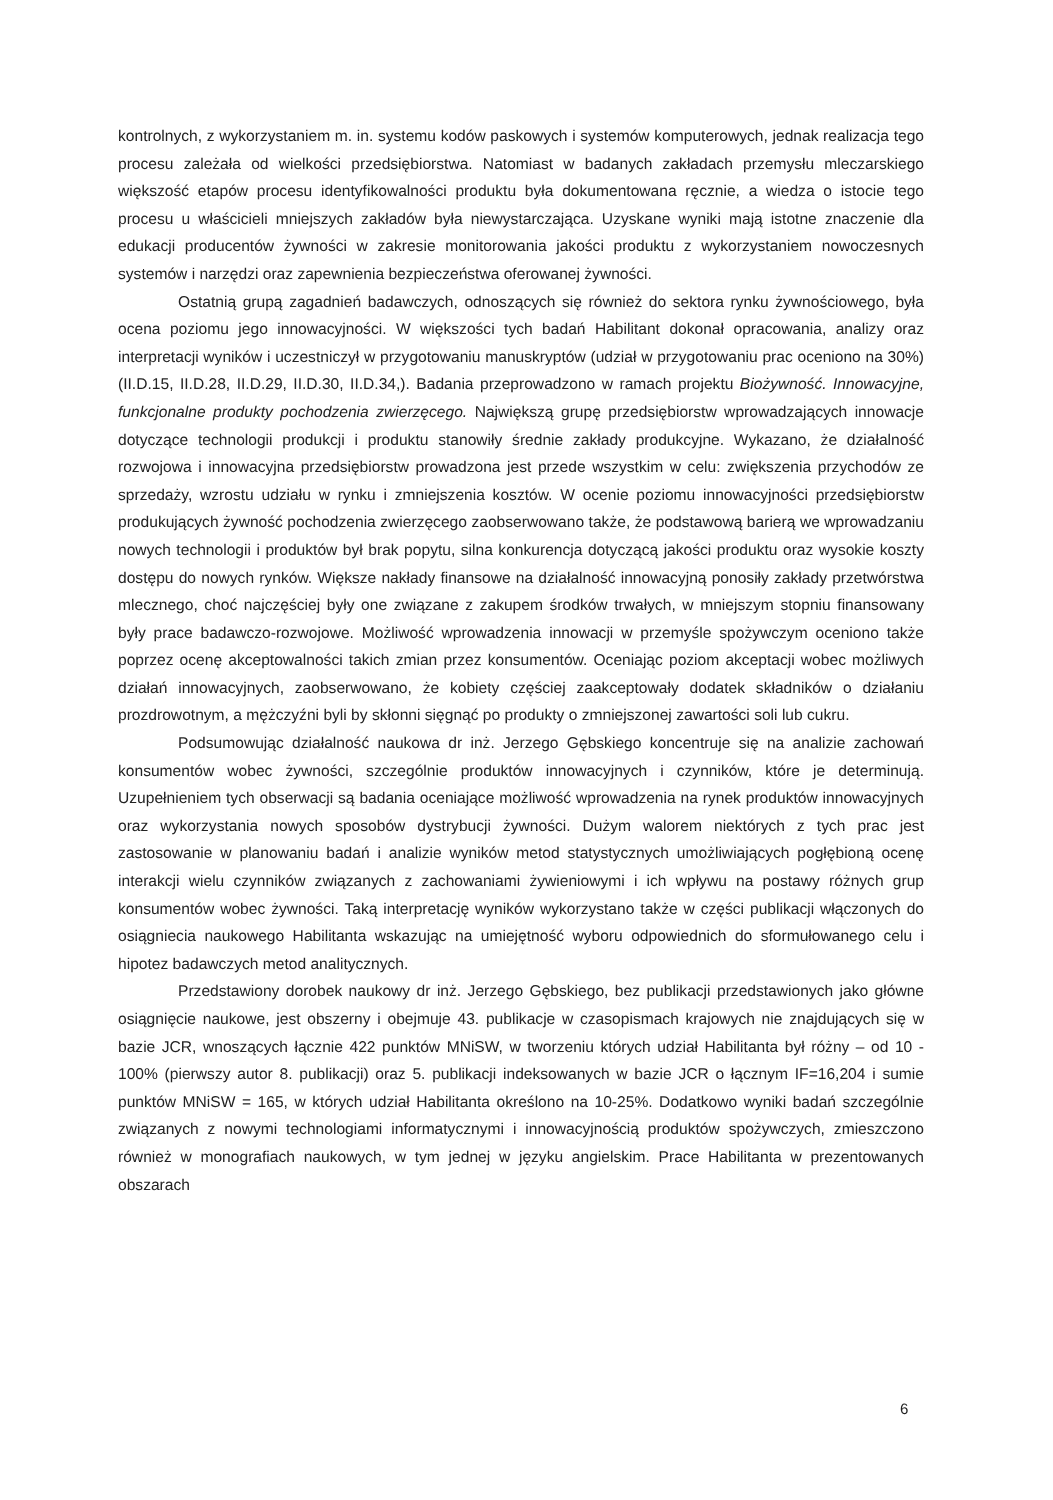kontrolnych, z wykorzystaniem m. in. systemu kodów paskowych i systemów komputerowych, jednak realizacja tego procesu zależała od wielkości przedsiębiorstwa. Natomiast w badanych zakładach przemysłu mleczarskiego większość etapów procesu identyfikowalności produktu była dokumentowana ręcznie, a wiedza o istocie tego procesu u właścicieli mniejszych zakładów była niewystarczająca. Uzyskane wyniki mają istotne znaczenie dla edukacji producentów żywności w zakresie monitorowania jakości produktu z wykorzystaniem nowoczesnych systemów i narzędzi oraz zapewnienia bezpieczeństwa oferowanej żywności.
Ostatnią grupą zagadnień badawczych, odnoszących się również do sektora rynku żywnościowego, była ocena poziomu jego innowacyjności. W większości tych badań Habilitant dokonał opracowania, analizy oraz interpretacji wyników i uczestniczył w przygotowaniu manuskryptów (udział w przygotowaniu prac oceniono na 30%) (II.D.15, II.D.28, II.D.29, II.D.30, II.D.34,). Badania przeprowadzono w ramach projektu Biożywność. Innowacyjne, funkcjonalne produkty pochodzenia zwierzęcego. Największą grupę przedsiębiorstw wprowadzających innowacje dotyczące technologii produkcji i produktu stanowiły średnie zakłady produkcyjne. Wykazano, że działalność rozwojowa i innowacyjna przedsiębiorstw prowadzona jest przede wszystkim w celu: zwiększenia przychodów ze sprzedaży, wzrostu udziału w rynku i zmniejszenia kosztów. W ocenie poziomu innowacyjności przedsiębiorstw produkujących żywność pochodzenia zwierzęcego zaobserwowano także, że podstawową barierą we wprowadzaniu nowych technologii i produktów był brak popytu, silna konkurencja dotyczącą jakości produktu oraz wysokie koszty dostępu do nowych rynków. Większe nakłady finansowe na działalność innowacyjną ponosiły zakłady przetwórstwa mlecznego, choć najczęściej były one związane z zakupem środków trwałych, w mniejszym stopniu finansowany były prace badawczo-rozwojowe. Możliwość wprowadzenia innowacji w przemyśle spożywczym oceniono także poprzez ocenę akceptowalności takich zmian przez konsumentów. Oceniając poziom akceptacji wobec możliwych działań innowacyjnych, zaobserwowano, że kobiety częściej zaakceptowały dodatek składników o działaniu prozdrowotnym, a mężczyźni byli by skłonni sięgnąć po produkty o zmniejszonej zawartości soli lub cukru.
Podsumowując działalność naukowa dr inż. Jerzego Gębskiego koncentruje się na analizie zachowań konsumentów wobec żywności, szczególnie produktów innowacyjnych i czynników, które je determinują. Uzupełnieniem tych obserwacji są badania oceniające możliwość wprowadzenia na rynek produktów innowacyjnych oraz wykorzystania nowych sposobów dystrybucji żywności. Dużym walorem niektórych z tych prac jest zastosowanie w planowaniu badań i analizie wyników metod statystycznych umożliwiających pogłębioną ocenę interakcji wielu czynników związanych z zachowaniami żywieniowymi i ich wpływu na postawy różnych grup konsumentów wobec żywności. Taką interpretację wyników wykorzystano także w części publikacji włączonych do osiągniecia naukowego Habilitanta wskazując na umiejętność wyboru odpowiednich do sformułowanego celu i hipotez badawczych metod analitycznych.
Przedstawiony dorobek naukowy dr inż. Jerzego Gębskiego, bez publikacji przedstawionych jako główne osiągnięcie naukowe, jest obszerny i obejmuje 43. publikacje w czasopismach krajowych nie znajdujących się w bazie JCR, wnoszących łącznie 422 punktów MNiSW, w tworzeniu których udział Habilitanta był różny – od 10 - 100% (pierwszy autor 8. publikacji) oraz 5. publikacji indeksowanych w bazie JCR o łącznym IF=16,204 i sumie punktów MNiSW = 165, w których udział Habilitanta określono na 10-25%. Dodatkowo wyniki badań szczególnie związanych z nowymi technologiami informatycznymi i innowacyjnością produktów spożywczych, zmieszczono również w monografiach naukowych, w tym jednej w języku angielskim. Prace Habilitanta w prezentowanych obszarach
6